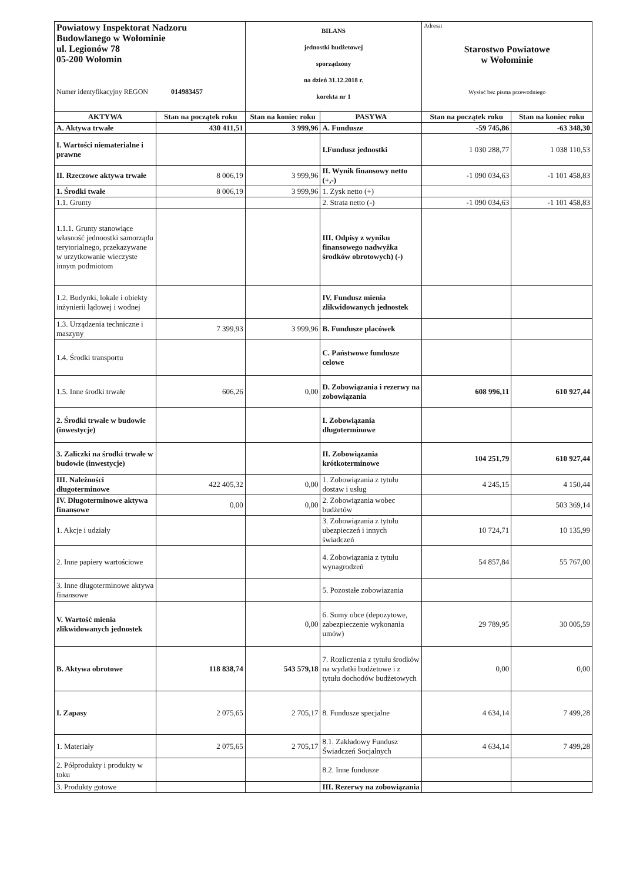| Powiatowy Inspektorat Nadzoru Budowlanego w Wołominie ul. Legionów 78 05-200 Wołomin Numer identyfikacyjny REGON 014983457 | | BILANS jednostki budżetowej sporządzony na dzień 31.12.2018 r. korekta nr 1 | | Adresat Starostwo Powiatowe w Wołominie Wysłać bez pisma przewodniego | |
| AKTYWA | Stan na początek roku | Stan na koniec roku | PASYWA | Stan na początek roku | Stan na koniec roku |
| A. Aktywa trwałe | 430 411,51 | 3 999,96 | A. Fundusze | -59 745,86 | -63 348,30 |
| I. Wartości niematerialne i prawne | | | I.Fundusz jednostki | 1 030 288,77 | 1 038 110,53 |
| II. Rzeczowe aktywa trwałe | 8 006,19 | 3 999,96 | II. Wynik finansowy netto (+,-) | -1 090 034,63 | -1 101 458,83 |
| 1. Środki twałe | 8 006,19 | 3 999,96 | 1. Zysk netto (+) | | |
| 1.1. Grunty | | | 2. Strata netto (-) | -1 090 034,63 | -1 101 458,83 |
| 1.1.1. Grunty stanowiące własność jednoostki samorządu terytorialnego, przekazywane w urzytkowanie wieczyste innym podmiotom | | | III. Odpisy z wyniku finansowego nadwyżka środków obrotowych) (-) | | |
| 1.2. Budynki, lokale i obiekty inżynierii lądowej i wodnej | | | IV. Fundusz mienia zlikwidowanych jednostek | | |
| 1.3. Urządzenia techniczne i maszyny | 7 399,93 | 3 999,96 | B. Fundusze placówek | | |
| 1.4. Środki transportu | | | C. Państwowe fundusze celowe | | |
| 1.5. Inne środki trwałe | 606,26 | 0,00 | D. Zobowiązania i rezerwy na zobowiązania | 608 996,11 | 610 927,44 |
| 2. Środki trwałe w budowie (inwestycje) | | | I. Zobowiązania długoterminowe | | |
| 3. Zaliczki na środki trwałe w budowie (inwestycje) | | | II. Zobowiązania krótkoterminowe | 104 251,79 | 610 927,44 |
| III. Należności długoterminowe | 422 405,32 | 0,00 | 1. Zobowiązania z tytułu dostaw i usług | 4 245,15 | 4 150,44 |
| IV. Długoterminowe aktywa finansowe | 0,00 | 0,00 | 2. Zobowiązania wobec budżetów | | 503 369,14 |
| 1. Akcje i udziały | | | 3. Zobowiązania z tytułu ubezpieczeń i innych świadczeń | 10 724,71 | 10 135,99 |
| 2. Inne papiery wartościowe | | | 4. Zobowiązania z tytułu wynagrodzeń | 54 857,84 | 55 767,00 |
| 3. Inne długoterminowe aktywa finansowe | | | 5. Pozostałe zobowiazania | | |
| V. Wartość mienia zlikwidowanych jednostek | | 0,00 | 6. Sumy obce (depozytowe, zabezpieczenie wykonania umów) | 29 789,95 | 30 005,59 |
| B. Aktywa obrotowe | 118 838,74 | 543 579,18 | 7. Rozliczenia z tytułu środków na wydatki budżetowe i z tytułu dochodów budżetowych | 0,00 | 0,00 |
| I. Zapasy | 2 075,65 | 2 705,17 | 8. Fundusze specjalne | 4 634,14 | 7 499,28 |
| 1. Materiały | 2 075,65 | 2 705,17 | 8.1. Zakładowy Fundusz Świadczeń Socjalnych | 4 634,14 | 7 499,28 |
| 2. Półprodukty i produkty w toku | | | 8.2. Inne fundusze | | |
| 3. Produkty gotowe | | | III. Rezerwy na zobowiązania | | |